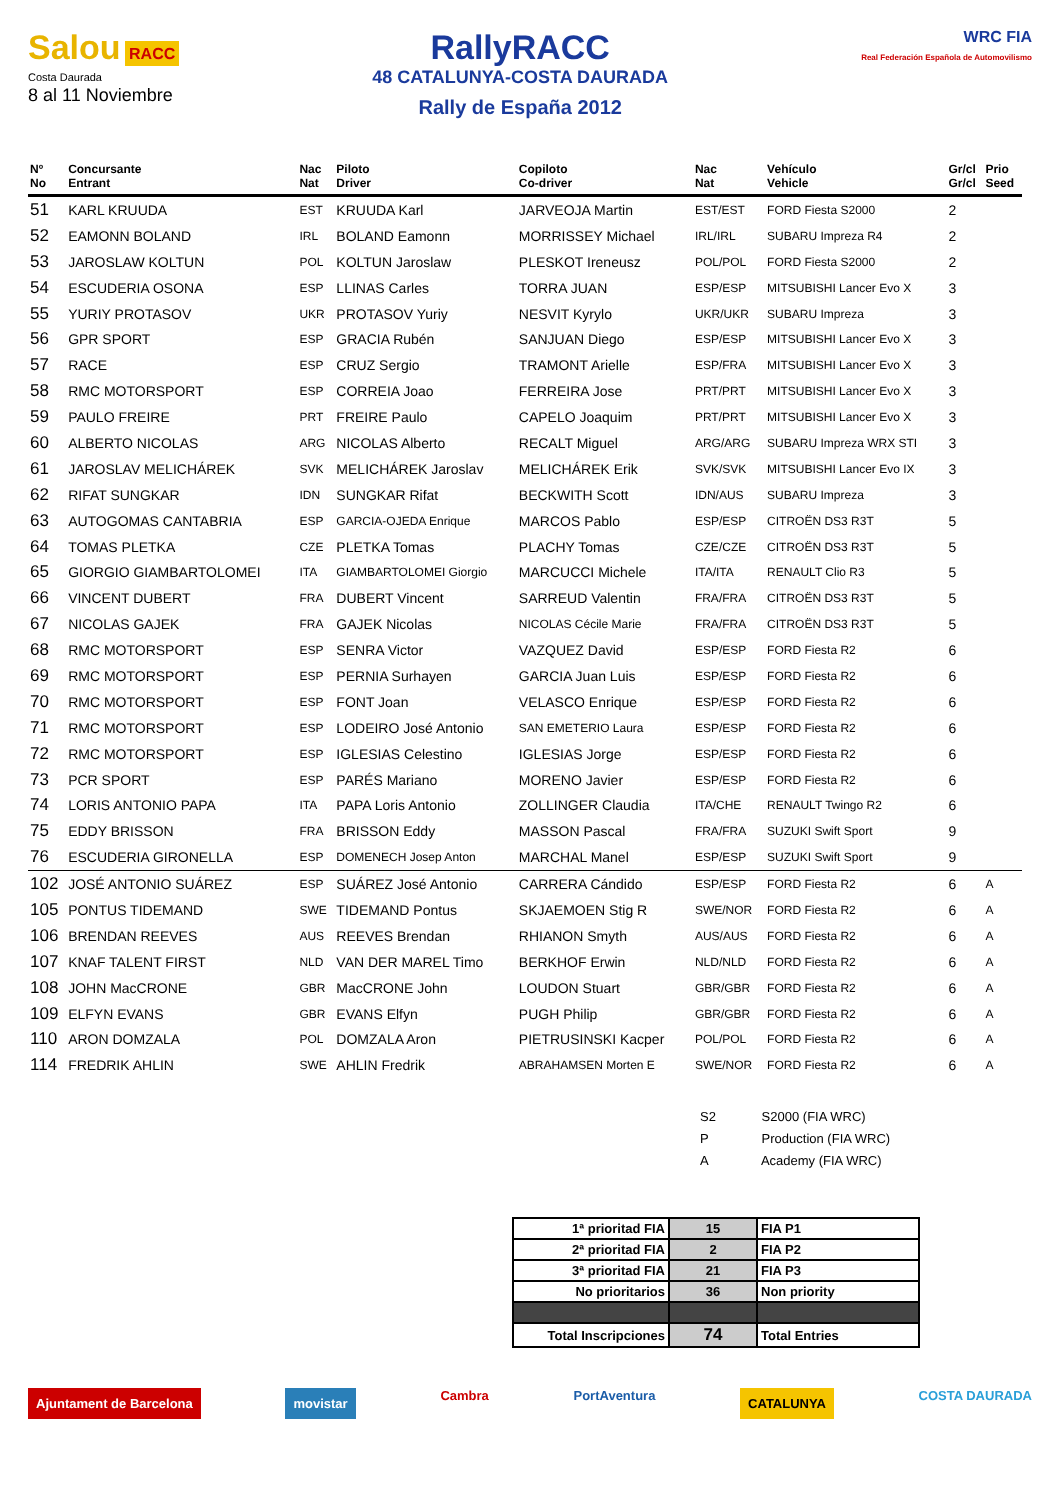Salou RACC
Costa Daurada
8 al 11 Noviembre
RallyRACC
48 CATALUNYA-COSTA DAURADA
Rally de España 2012
WRC FIA
Real Federación Española de Automovilismo
| Nº No | Concursante Entrant | Nac Nat | Piloto Driver | Copiloto Co-driver | Nac Nat | Vehículo Vehicle | Gr/cl Gr/cl | Prio Seed |
| --- | --- | --- | --- | --- | --- | --- | --- | --- |
| 51 | KARL KRUUDA | EST | KRUUDA Karl | JARVEOJA Martin | EST/EST | FORD Fiesta S2000 | 2 | |
| 52 | EAMONN BOLAND | IRL | BOLAND Eamonn | MORRISSEY Michael | IRL/IRL | SUBARU Impreza R4 | 2 | |
| 53 | JAROSLAW KOLTUN | POL | KOLTUN Jaroslaw | PLESKOT Ireneusz | POL/POL | FORD Fiesta S2000 | 2 | |
| 54 | ESCUDERIA OSONA | ESP | LLINAS Carles | TORRA JUAN | ESP/ESP | MITSUBISHI Lancer Evo X | 3 | |
| 55 | YURIY PROTASOV | UKR | PROTASOV Yuriy | NESVIT Kyrylo | UKR/UKR | SUBARU Impreza | 3 | |
| 56 | GPR SPORT | ESP | GRACIA Rubén | SANJUAN Diego | ESP/ESP | MITSUBISHI Lancer Evo X | 3 | |
| 57 | RACE | ESP | CRUZ Sergio | TRAMONT Arielle | ESP/FRA | MITSUBISHI Lancer Evo X | 3 | |
| 58 | RMC MOTORSPORT | ESP | CORREIA Joao | FERREIRA Jose | PRT/PRT | MITSUBISHI Lancer Evo X | 3 | |
| 59 | PAULO FREIRE | PRT | FREIRE Paulo | CAPELO Joaquim | PRT/PRT | MITSUBISHI Lancer Evo X | 3 | |
| 60 | ALBERTO NICOLAS | ARG | NICOLAS Alberto | RECALT Miguel | ARG/ARG | SUBARU Impreza WRX STI | 3 | |
| 61 | JAROSLAV MELICHÁREK | SVK | MELICHÁREK Jaroslav | MELICHÁREK Erik | SVK/SVK | MITSUBISHI Lancer Evo IX | 3 | |
| 62 | RIFAT SUNGKAR | IDN | SUNGKAR Rifat | BECKWITH Scott | IDN/AUS | SUBARU Impreza | 3 | |
| 63 | AUTOGOMAS CANTABRIA | ESP | GARCIA-OJEDA Enrique | MARCOS Pablo | ESP/ESP | CITROËN DS3 R3T | 5 | |
| 64 | TOMAS PLETKA | CZE | PLETKA Tomas | PLACHY Tomas | CZE/CZE | CITROËN DS3 R3T | 5 | |
| 65 | GIORGIO GIAMBARTOLOMEI | ITA | GIAMBARTOLOMEI Giorgio | MARCUCCI Michele | ITA/ITA | RENAULT Clio R3 | 5 | |
| 66 | VINCENT DUBERT | FRA | DUBERT Vincent | SARREUD Valentin | FRA/FRA | CITROËN DS3 R3T | 5 | |
| 67 | NICOLAS GAJEK | FRA | GAJEK Nicolas | NICOLAS Cécile Marie | FRA/FRA | CITROËN DS3 R3T | 5 | |
| 68 | RMC MOTORSPORT | ESP | SENRA Victor | VAZQUEZ David | ESP/ESP | FORD Fiesta R2 | 6 | |
| 69 | RMC MOTORSPORT | ESP | PERNIA Surhayen | GARCIA Juan Luis | ESP/ESP | FORD Fiesta R2 | 6 | |
| 70 | RMC MOTORSPORT | ESP | FONT Joan | VELASCO Enrique | ESP/ESP | FORD Fiesta R2 | 6 | |
| 71 | RMC MOTORSPORT | ESP | LODEIRO José Antonio | SAN EMETERIO Laura | ESP/ESP | FORD Fiesta R2 | 6 | |
| 72 | RMC MOTORSPORT | ESP | IGLESIAS Celestino | IGLESIAS Jorge | ESP/ESP | FORD Fiesta R2 | 6 | |
| 73 | PCR SPORT | ESP | PARÉS Mariano | MORENO Javier | ESP/ESP | FORD Fiesta R2 | 6 | |
| 74 | LORIS ANTONIO PAPA | ITA | PAPA Loris Antonio | ZOLLINGER Claudia | ITA/CHE | RENAULT Twingo R2 | 6 | |
| 75 | EDDY BRISSON | FRA | BRISSON Eddy | MASSON Pascal | FRA/FRA | SUZUKI Swift Sport | 9 | |
| 76 | ESCUDERIA GIRONELLA | ESP | DOMENECH Josep Anton | MARCHAL Manel | ESP/ESP | SUZUKI Swift Sport | 9 | |
| 102 | JOSÉ ANTONIO SUÁREZ | ESP | SUÁREZ José Antonio | CARRERA Cándido | ESP/ESP | FORD Fiesta R2 | 6 | A |
| 105 | PONTUS TIDEMAND | SWE | TIDEMAND Pontus | SKJAEMOEN Stig R | SWE/NOR | FORD Fiesta R2 | 6 | A |
| 106 | BRENDAN REEVES | AUS | REEVES Brendan | RHIANON Smyth | AUS/AUS | FORD Fiesta R2 | 6 | A |
| 107 | KNAF TALENT FIRST | NLD | VAN DER MAREL Timo | BERKHOF Erwin | NLD/NLD | FORD Fiesta R2 | 6 | A |
| 108 | JOHN MacCRONE | GBR | MacCRONE John | LOUDON Stuart | GBR/GBR | FORD Fiesta R2 | 6 | A |
| 109 | ELFYN EVANS | GBR | EVANS Elfyn | PUGH Philip | GBR/GBR | FORD Fiesta R2 | 6 | A |
| 110 | ARON DOMZALA | POL | DOMZALA Aron | PIETRUSINSKI Kacper | POL/POL | FORD Fiesta R2 | 6 | A |
| 114 | FREDRIK AHLIN | SWE | AHLIN Fredrik | ABRAHAMSEN Morten E | SWE/NOR | FORD Fiesta R2 | 6 | A |
S2 S2000 (FIA WRC)
P Production (FIA WRC)
A Academy (FIA WRC)
| 1ª prioritad FIA | 15 | FIA P1 |
| 2ª prioritad FIA | 2 | FIA P2 |
| 3ª prioritad FIA | 21 | FIA P3 |
| No prioritarios | 36 | Non priority |
| Total Inscripciones | 74 | Total Entries |
Ajuntament de Barcelona movistar Cambra PortAventura CATALUNYA COSTA DAURADA